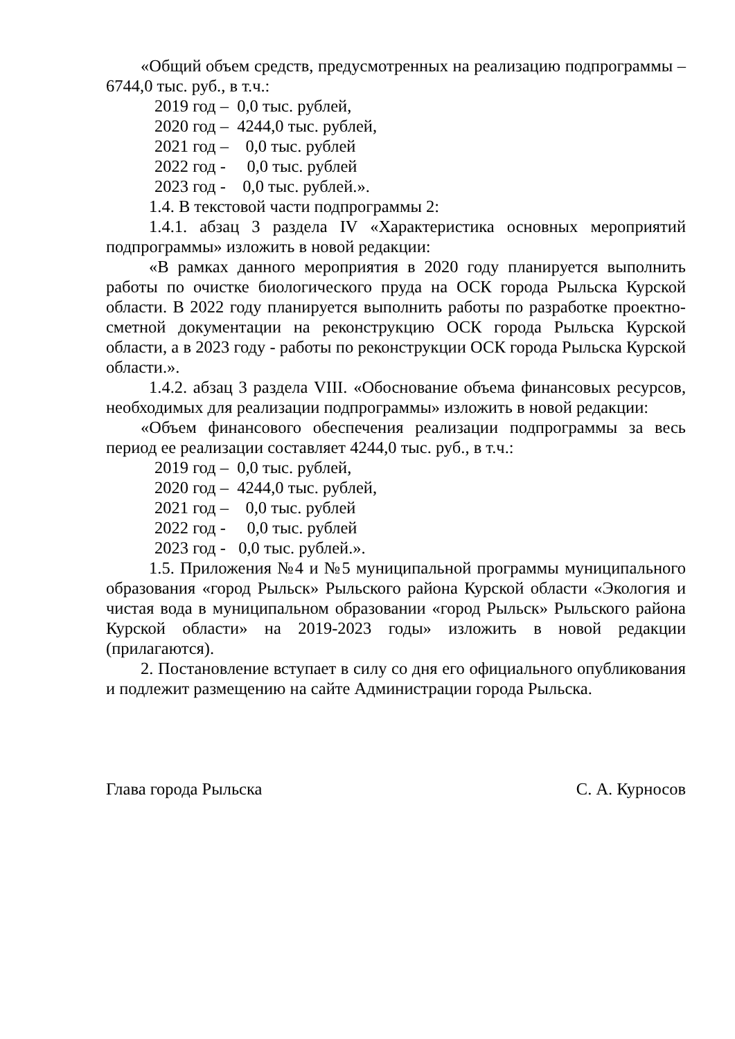«Общий объем средств, предусмотренных на реализацию подпрограммы – 6744,0 тыс. руб., в т.ч.:
2019 год – 0,0 тыс. рублей,
2020 год – 4244,0 тыс. рублей,
2021 год – 0,0 тыс. рублей
2022 год - 0,0 тыс. рублей
2023 год - 0,0 тыс. рублей.».
1.4. В текстовой части подпрограммы 2:
1.4.1. абзац 3 раздела IV «Характеристика основных мероприятий подпрограммы» изложить в новой редакции:
«В рамках данного мероприятия в 2020 году планируется выполнить работы по очистке биологического пруда на ОСК города Рыльска Курской области. В 2022 году планируется выполнить работы по разработке проектно-сметной документации на реконструкцию ОСК города Рыльска Курской области, а в 2023 году - работы по реконструкции ОСК города Рыльска Курской области.».
1.4.2. абзац 3 раздела VIII. «Обоснование объема финансовых ресурсов, необходимых для реализации подпрограммы» изложить в новой редакции:
«Объем финансового обеспечения реализации подпрограммы за весь период ее реализации составляет 4244,0 тыс. руб., в т.ч.:
2019 год – 0,0 тыс. рублей,
2020 год – 4244,0 тыс. рублей,
2021 год – 0,0 тыс. рублей
2022 год - 0,0 тыс. рублей
2023 год - 0,0 тыс. рублей.».
1.5. Приложения №4 и №5 муниципальной программы муниципального образования «город Рыльск» Рыльского района Курской области «Экология и чистая вода в муниципальном образовании «город Рыльск» Рыльского района Курской области» на 2019-2023 годы» изложить в новой редакции (прилагаются).
2. Постановление вступает в силу со дня его официального опубликования и подлежит размещению на сайте Администрации города Рыльска.
Глава города Рыльска С. А. Курносов